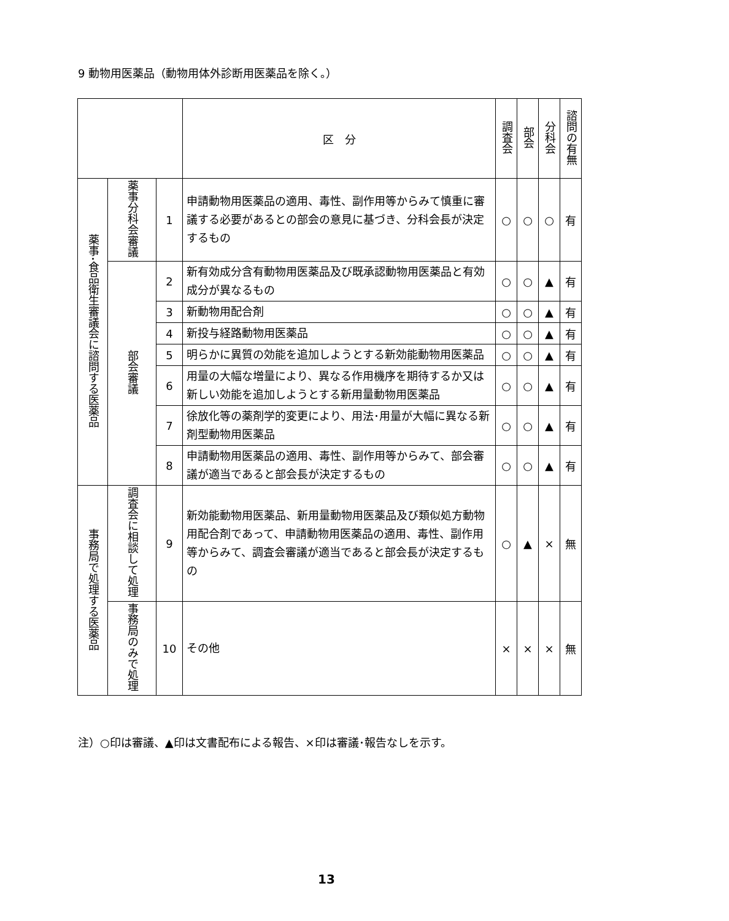9 動物用医薬品（動物用体外診断用医薬品を除く。）
| | | | 区 分 | 調査会 | 部会 | 分科会 | 諮問の有無 |
| --- | --- | --- | --- | --- | --- | --- | --- |
| 薬事･食品衛生審議会に諮問する医薬品 | 薬事分科会審議 | 1 | 申請動物用医薬品の適用、毒性、副作用等からみて慎重に審議する必要があるとの部会の意見に基づき、分科会長が決定するもの | ○ | ○ | ○ | 有 |
| | 部会審議 | 2 | 新有効成分含有動物用医薬品及び既承認動物用医薬品と有効成分が異なるもの | ○ | ○ | ▲ | 有 |
| | | 3 | 新動物用配合剤 | ○ | ○ | ▲ | 有 |
| | | 4 | 新投与経路動物用医薬品 | ○ | ○ | ▲ | 有 |
| | | 5 | 明らかに異質の効能を追加しようとする新効能動物用医薬品 | ○ | ○ | ▲ | 有 |
| | | 6 | 用量の大幅な増量により、異なる作用機序を期待するか又は新しい効能を追加しようとする新用量動物用医薬品 | ○ | ○ | ▲ | 有 |
| | | 7 | 徐放化等の薬剤学的変更により、用法･用量が大幅に異なる新剤型動物用医薬品 | ○ | ○ | ▲ | 有 |
| | | 8 | 申請動物用医薬品の適用、毒性、副作用等からみて、部会審議が適当であると部会長が決定するもの | ○ | ○ | ▲ | 有 |
| 事務局で処理する医薬品 | 調査会に相談して処理 | 9 | 新効能動物用医薬品、新用量動物用医薬品及び類似処方動物用配合剤であって、申請動物用医薬品の適用、毒性、副作用等からみて、調査会審議が適当であると部会長が決定するもの | ○ | ▲ | × | 無 |
| | 事務局のみで処理 | 10 | その他 | × | × | × | 無 |
注）○印は審議、▲印は文書配布による報告、×印は審議･報告なしを示す。
13